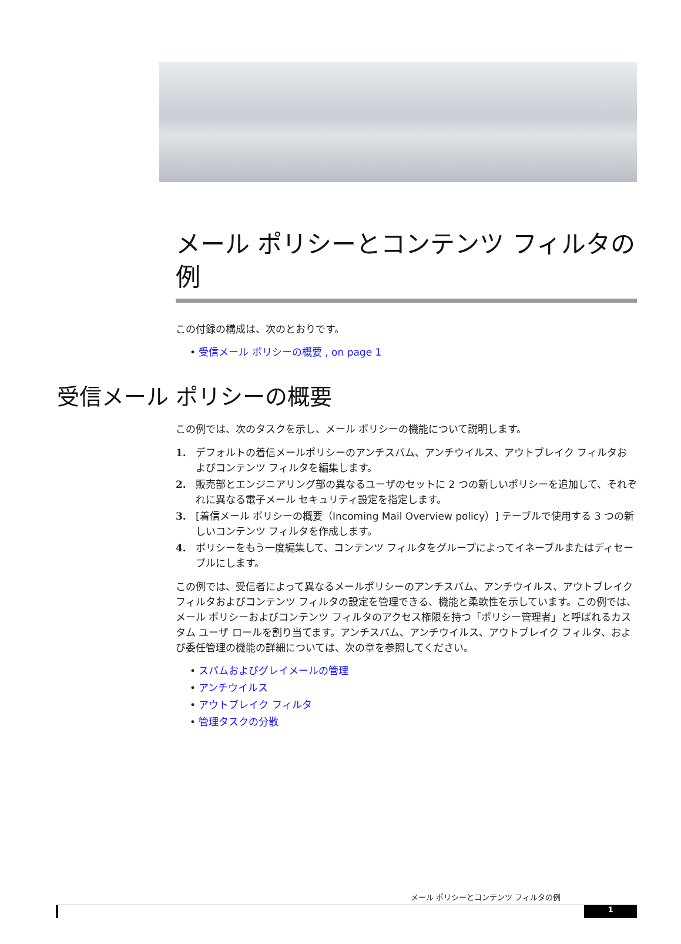メール ポリシーとコンテンツ フィルタの例
この付録の構成は、次のとおりです。
• 受信メール ポリシーの概要 , on page 1
受信メール ポリシーの概要
この例では、次のタスクを示し、メール ポリシーの機能について説明します。
1. デフォルトの着信メールポリシーのアンチスパム、アンチウイルス、アウトブレイク フィルタおよびコンテンツ フィルタを編集します。
2. 販売部とエンジニアリング部の異なるユーザのセットに 2 つの新しいポリシーを追加して、それぞれに異なる電子メール セキュリティ設定を指定します。
3. [着信メール ポリシーの概要（Incoming Mail Overview policy）] テーブルで使用する 3 つの新しいコンテンツ フィルタを作成します。
4. ポリシーをもう一度編集して、コンテンツ フィルタをグループによってイネーブルまたはディセーブルにします。
この例では、受信者によって異なるメールポリシーのアンチスパム、アンチウイルス、アウトブレイク フィルタおよびコンテンツ フィルタの設定を管理できる、機能と柔軟性を示しています。この例では、メール ポリシーおよびコンテンツ フィルタのアクセス権限を持つ「ポリシー管理者」と呼ばれるカスタム ユーザ ロールを割り当てます。アンチスパム、アンチウイルス、アウトブレイク フィルタ、および委任管理の機能の詳細については、次の章を参照してください。
• スパムおよびグレイメールの管理
• アンチウイルス
• アウトブレイク フィルタ
• 管理タスクの分散
メール ポリシーとコンテンツ フィルタの例
1